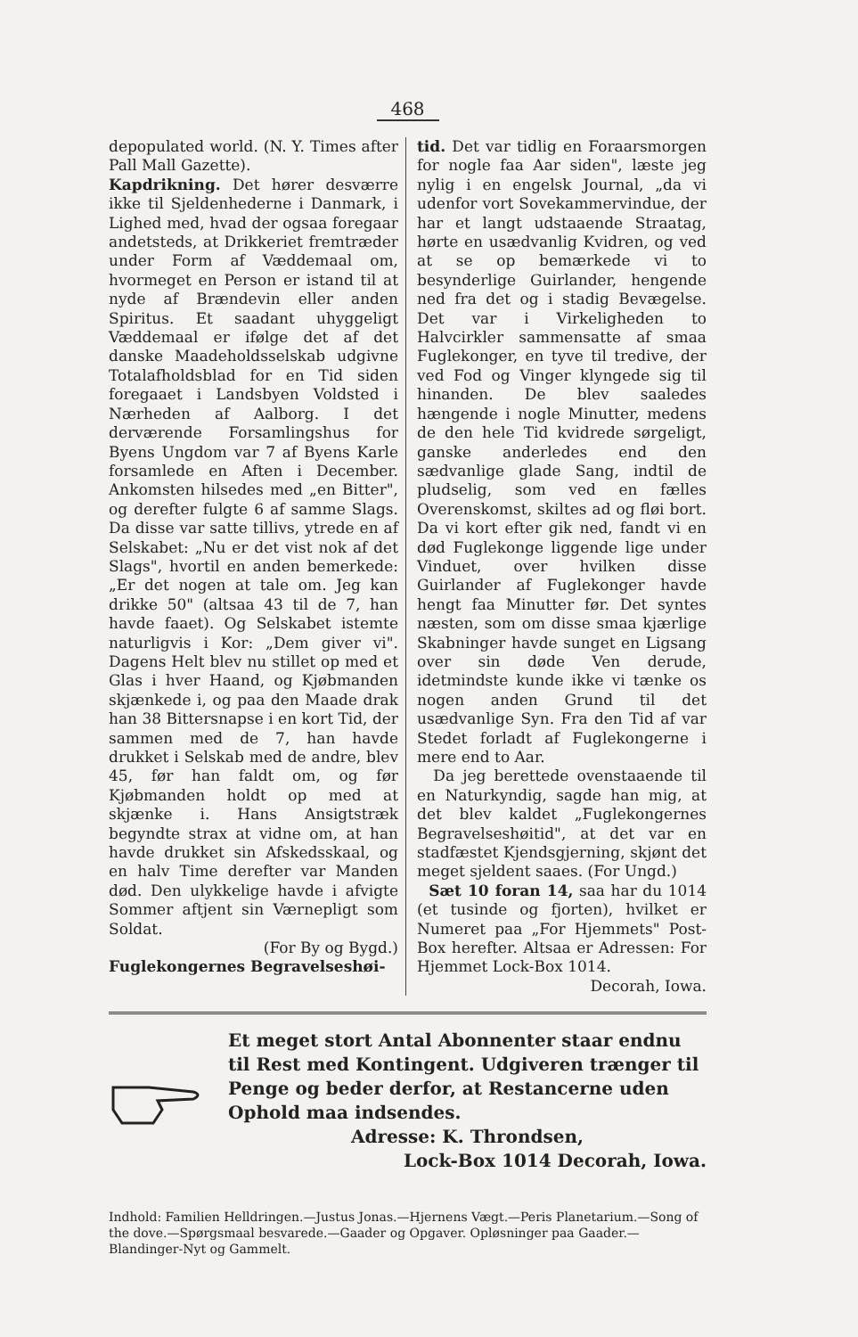468
depopulated world. (N. Y. Times after Pall Mall Gazette).
Kapdrikning. Det hører desværre ikke til Sjeldenhederne i Danmark, i Lighed med, hvad der ogsaa foregaar andetsteds, at Drikkeriet fremtræder under Form af Væddemaal om, hvormeget en Person er istand til at nyde af Brændevin eller anden Spiritus. Et saadant uhyggeligt Væddemaal er ifølge det af det danske Maadeholdsselskab udgivne Totalafholdsblad for en Tid siden foregaaet i Landsbyen Voldsted i Nærheden af Aalborg. I det derværende Forsamlingshus for Byens Ungdom var 7 af Byens Karle forsamlede en Aften i December. Ankomsten hilsedes med „en Bitter", og derefter fulgte 6 af samme Slags. Da disse var satte tillivs, ytrede en af Selskabet: „Nu er det vist nok af det Slags", hvortil en anden bemerkede: „Er det nogen at tale om. Jeg kan drikke 50" (altsaa 43 til de 7, han havde faaet). Og Selskabet istemte naturligvis i Kor: „Dem giver vi". Dagens Helt blev nu stillet op med et Glas i hver Haand, og Kjøbmanden skjænkede i, og paa den Maade drak han 38 Bittersnapse i en kort Tid, der sammen med de 7, han havde drukket i Selskab med de andre, blev 45, før han faldt om, og før Kjøbmanden holdt op med at skjænke i. Hans Ansigtstræk begyndte strax at vidne om, at han havde drukket sin Afskedsskaal, og en halv Time derefter var Manden død. Den ulykkelige havde i afvigte Sommer aftjent sin Værnepligt som Soldat.
(For By og Bygd.)
Fuglekongernes Begravelseshøi-
tid. Det var tidlig en Foraarsmorgen for nogle faa Aar siden", læste jeg nylig i en engelsk Journal, „da vi udenfor vort Sovekammervindue, der har et langt udstaaende Straatag, hørte en usædvanlig Kvidren, og ved at se op bemærkede vi to besynderlige Guirlander, hengende ned fra det og i stadig Bevægelse. Det var i Virkeligheden to Halvcirkler sammensatte af smaa Fuglekonger, en tyve til tredive, der ved Fod og Vinger klyngede sig til hinanden. De blev saaledes hængende i nogle Minutter, medens de den hele Tid kvidrede sørgeligt, ganske anderledes end den sædvanlige glade Sang, indtil de pludselig, som ved en fælles Overenskomst, skiltes ad og fløi bort. Da vi kort efter gik ned, fandt vi en død Fuglekonge liggende lige under Vinduet, over hvilken disse Guirlander af Fuglekonger havde hengt faa Minutter før. Det syntes næsten, som om disse smaa kjærlige Skabninger havde sunget en Ligsang over sin døde Ven derude, idetmindste kunde ikke vi tænke os nogen anden Grund til det usædvanlige Syn. Fra den Tid af var Stedet forladt af Fuglekongerne i mere end to Aar.
Da jeg berettede ovenstaaende til en Naturkyndig, sagde han mig, at det blev kaldet „Fuglekongernes Begravelseshøitid", at det var en stadfæstet Kjendsgjerning, skjønt det meget sjeldent saaes. (For Ungd.)
Sæt 10 foran 14, saa har du 1014 (et tusinde og fjorten), hvilket er Numeret paa „For Hjemmets" Post-Box herefter. Altsaa er Adressen: For Hjemmet Lock-Box 1014.
Decorah, Iowa.
Et meget stort Antal Abonnenter staar endnu til Rest med Kontingent. Udgiveren trænger til Penge og beder derfor, at Restancerne uden Ophold maa indsendes.
Adresse: K. Throndsen,
Lock-Box 1014 Decorah, Iowa.
Indhold: Familien Helldringen.—Justus Jonas.—Hjernens Vægt.—Peris Planetarium.—Song of the dove.—Spørgsmaal besvarede.—Gaader og Opgaver. Opløsninger paa Gaader.—Blandinger-Nyt og Gammelt.